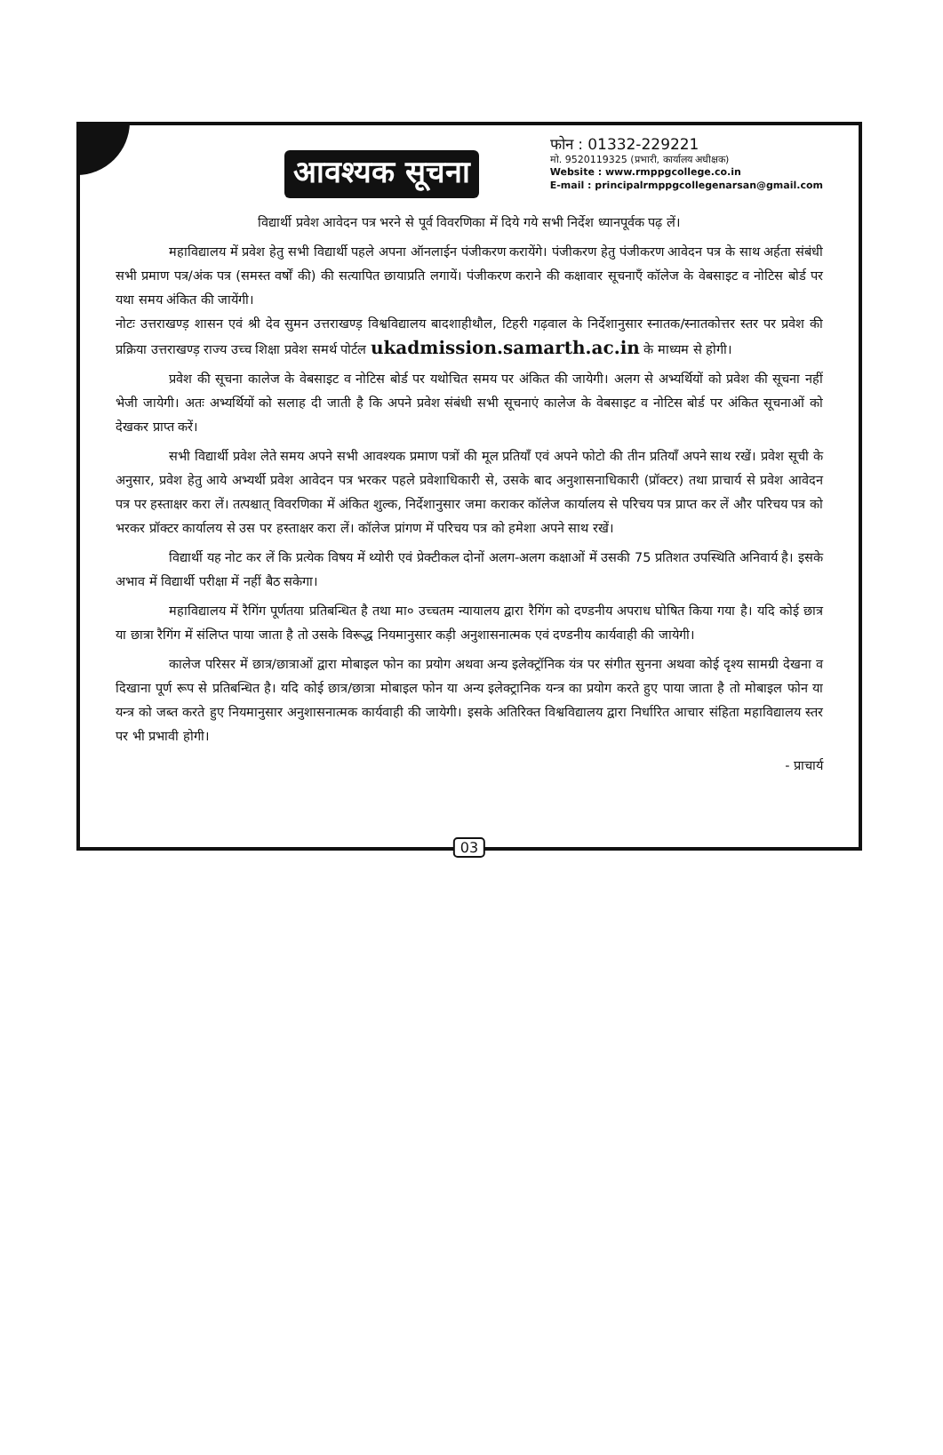आवश्यक सूचना
फोन : 01332-229221
मो. 9520119325 (प्रभारी, कार्यालय अधीक्षक)
Website : www.rmppgcollege.co.in
E-mail : principalrmppgcollegenarsan@gmail.com
विद्यार्थी प्रवेश आवेदन पत्र भरने से पूर्व विवरणिका में दिये गये सभी निर्देश ध्यानपूर्वक पढ़ लें।
महाविद्यालय में प्रवेश हेतु सभी विद्यार्थी पहले अपना ऑनलाईन पंजीकरण करायेंगे। पंजीकरण हेतु पंजीकरण आवेदन पत्र के साथ अर्हता संबंधी सभी प्रमाण पत्र/अंक पत्र (समस्त वर्षों की) की सत्यापित छायाप्रति लगायें। पंजीकरण कराने की कक्षावार सूचनाएँ कॉलेज के वेबसाइट व नोटिस बोर्ड पर यथा समय अंकित की जायेंगी।
नोटः उत्तराखण्ड़ शासन एवं श्री देव सुमन उत्तराखण्ड़ विश्वविद्यालय बादशाहीथौल, टिहरी गढ़वाल के निर्देशानुसार स्नातक/स्नातकोत्तर स्तर पर प्रवेश की प्रक्रिया उत्तराखण्ड़ राज्य उच्च शिक्षा प्रवेश समर्थ पोर्टल ukadmission.samarth.ac.in के माध्यम से होगी।
प्रवेश की सूचना कालेज के वेबसाइट व नोटिस बोर्ड पर यथोचित समय पर अंकित की जायेगी। अलग से अभ्यर्थियों को प्रवेश की सूचना नहीं भेजी जायेगी। अतः अभ्यर्थियों को सलाह दी जाती है कि अपने प्रवेश संबंधी सभी सूचनाएं कालेज के वेबसाइट व नोटिस बोर्ड पर अंकित सूचनाओं को देखकर प्राप्त करें।
सभी विद्यार्थी प्रवेश लेते समय अपने सभी आवश्यक प्रमाण पत्रों की मूल प्रतियाँ एवं अपने फोटो की तीन प्रतियाँ अपने साथ रखें। प्रवेश सूची के अनुसार, प्रवेश हेतु आये अभ्यर्थी प्रवेश आवेदन पत्र भरकर पहले प्रवेशाधिकारी से, उसके बाद अनुशासनाधिकारी (प्रॉक्टर) तथा प्राचार्य से प्रवेश आवेदन पत्र पर हस्ताक्षर करा लें। तत्पश्चात् विवरणिका में अंकित शुल्क, निर्देशानुसार जमा कराकर कॉलेज कार्यालय से परिचय पत्र प्राप्त कर लें और परिचय पत्र को भरकर प्रॉक्टर कार्यालय से उस पर हस्ताक्षर करा लें। कॉलेज प्रांगण में परिचय पत्र को हमेशा अपने साथ रखें।
विद्यार्थी यह नोट कर लें कि प्रत्येक विषय में थ्योरी एवं प्रेक्टीकल दोनों अलग-अलग कक्षाओं में उसकी 75 प्रतिशत उपस्थिति अनिवार्य है। इसके अभाव में विद्यार्थी परीक्षा में नहीं बैठ सकेगा।
महाविद्यालय में रैगिंग पूर्णतया प्रतिबन्धित है तथा मा० उच्चतम न्यायालय द्वारा रैगिंग को दण्डनीय अपराध घोषित किया गया है। यदि कोई छात्र या छात्रा रैगिंग में संलिप्त पाया जाता है तो उसके विरूद्ध नियमानुसार कड़ी अनुशासनात्मक एवं दण्डनीय कार्यवाही की जायेगी।
कालेज परिसर में छात्र/छात्राओं द्वारा मोबाइल फोन का प्रयोग अथवा अन्य इलेक्ट्रॉनिक यंत्र पर संगीत सुनना अथवा कोई दृश्य सामग्री देखना व दिखाना पूर्ण रूप से प्रतिबन्धित है। यदि कोई छात्र/छात्रा मोबाइल फोन या अन्य इलेक्ट्रानिक यन्त्र का प्रयोग करते हुए पाया जाता है तो मोबाइल फोन या यन्त्र को जब्त करते हुए नियमानुसार अनुशासनात्मक कार्यवाही की जायेगी। इसके अतिरिक्त विश्वविद्यालय द्वारा निर्धारित आचार संहिता महाविद्यालय स्तर पर भी प्रभावी होगी।
- प्राचार्य
03